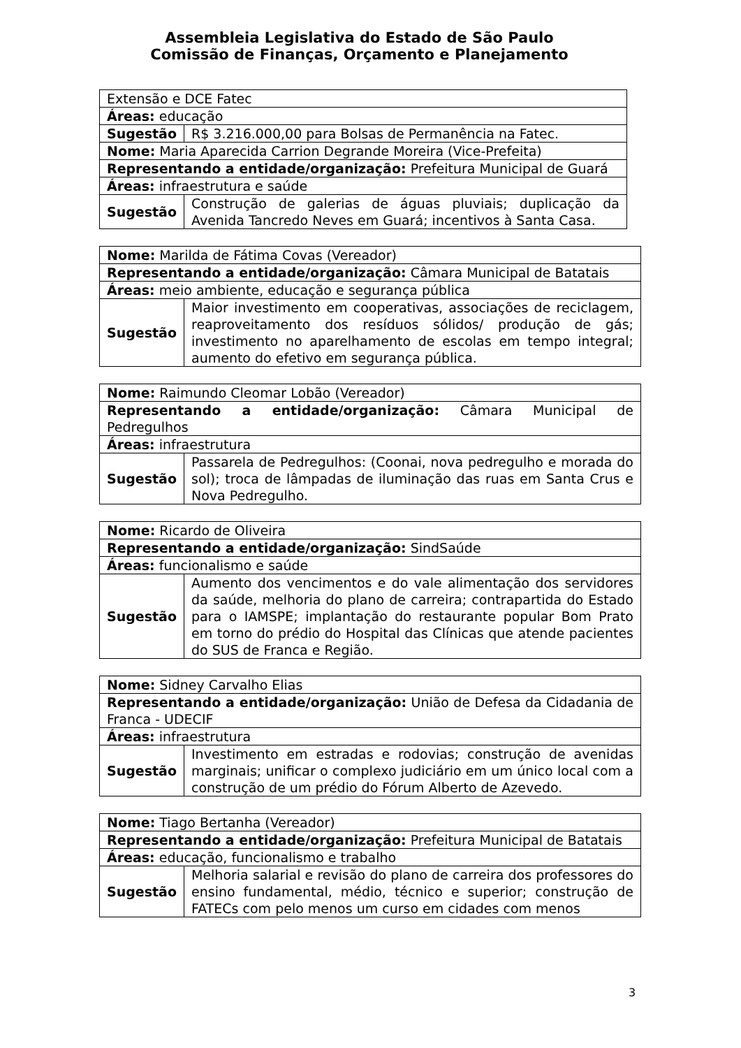Assembleia Legislativa do Estado de São Paulo
Comissão de Finanças, Orçamento e Planejamento
| Extensão e DCE Fatec | |
| Áreas: educação | |
| Sugestão | R$ 3.216.000,00 para Bolsas de Permanência na Fatec. |
| Nome: Maria Aparecida Carrion Degrande Moreira (Vice-Prefeita) | |
| Representando a entidade/organização: Prefeitura Municipal de Guará | |
| Áreas: infraestrutura e saúde | |
| Sugestão | Construção de galerias de águas pluviais; duplicação da Avenida Tancredo Neves em Guará; incentivos à Santa Casa. |
| Nome: Marilda de Fátima Covas (Vereador) | |
| Representando a entidade/organização: Câmara Municipal de Batatais | |
| Áreas: meio ambiente, educação e segurança pública | |
| Sugestão | Maior investimento em cooperativas, associações de reciclagem, reaproveitamento dos resíduos sólidos/ produção de gás; investimento no aparelhamento de escolas em tempo integral; aumento do efetivo em segurança pública. |
| Nome: Raimundo Cleomar Lobão (Vereador) | |
| Representando a entidade/organização: Câmara Municipal de Pedregulhos | |
| Áreas: infraestrutura | |
| Sugestão | Passarela de Pedregulhos: (Coonai, nova pedregulho e morada do sol); troca de lâmpadas de iluminação das ruas em Santa Crus e Nova Pedregulho. |
| Nome: Ricardo de Oliveira | |
| Representando a entidade/organização: SindSaúde | |
| Áreas: funcionalismo e saúde | |
| Sugestão | Aumento dos vencimentos e do vale alimentação dos servidores da saúde, melhoria do plano de carreira; contrapartida do Estado para o IAMSPE; implantação do restaurante popular Bom Prato em torno do prédio do Hospital das Clínicas que atende pacientes do SUS de Franca e Região. |
| Nome: Sidney Carvalho Elias | |
| Representando a entidade/organização: União de Defesa da Cidadania de Franca - UDECIF | |
| Áreas: infraestrutura | |
| Sugestão | Investimento em estradas e rodovias; construção de avenidas marginais; unificar o complexo judiciário em um único local com a construção de um prédio do Fórum Alberto de Azevedo. |
| Nome: Tiago Bertanha (Vereador) | |
| Representando a entidade/organização: Prefeitura Municipal de Batatais | |
| Áreas: educação, funcionalismo e trabalho | |
| Sugestão | Melhoria salarial e revisão do plano de carreira dos professores do ensino fundamental, médio, técnico e superior; construção de FATECs com pelo menos um curso em cidades com menos |
3